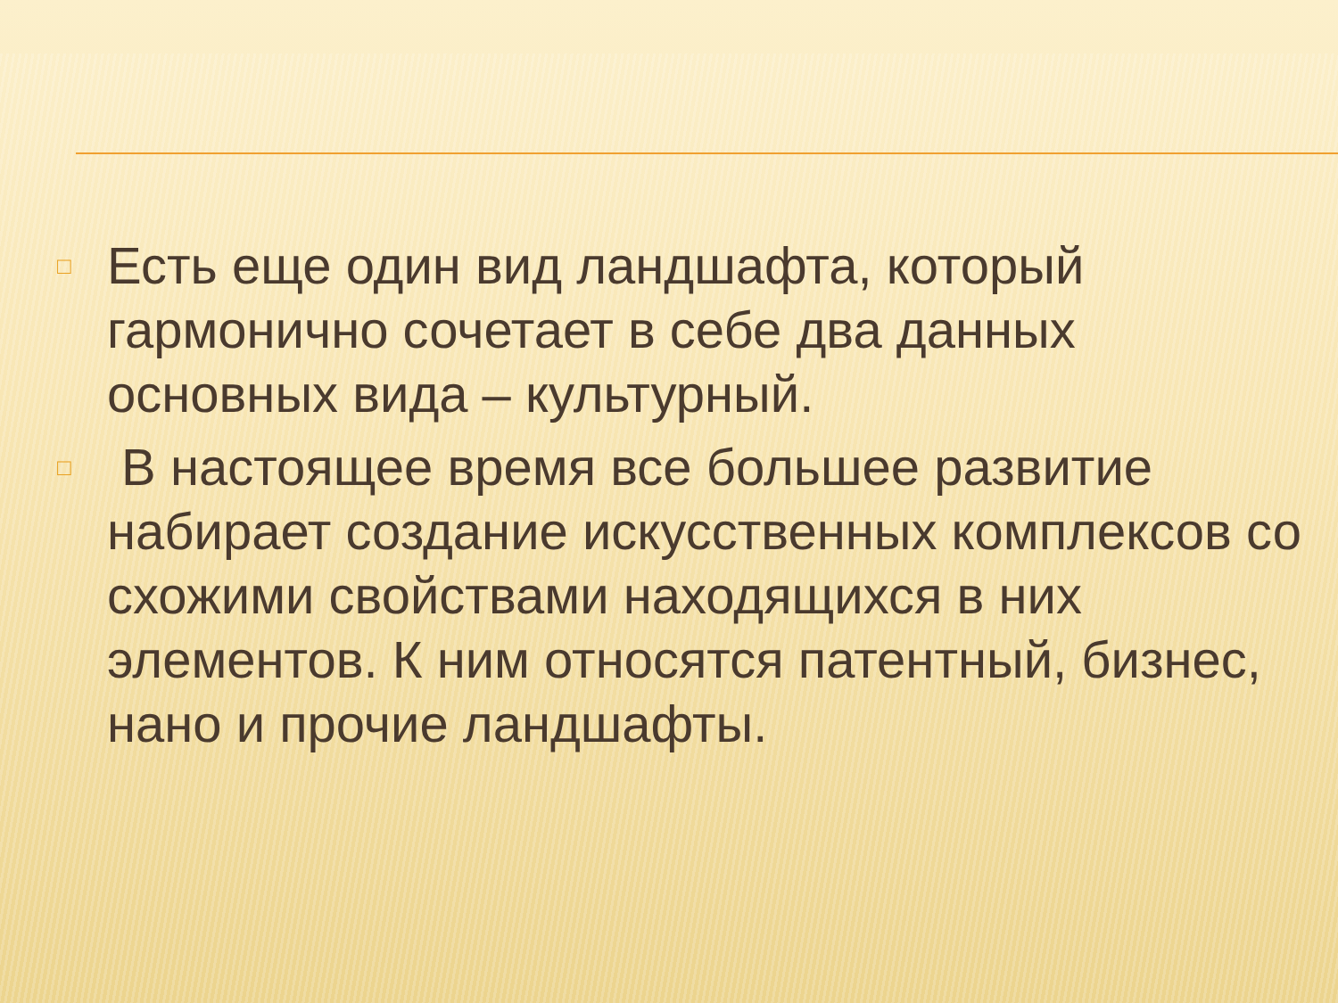□ Есть еще один вид ландшафта, который гармонично сочетает в себе два данных основных вида – культурный.
□ В настоящее время все большее развитие набирает создание искусственных комплексов со схожими свойствами находящихся в них элементов. К ним относятся патентный, бизнес, нано и прочие ландшафты.